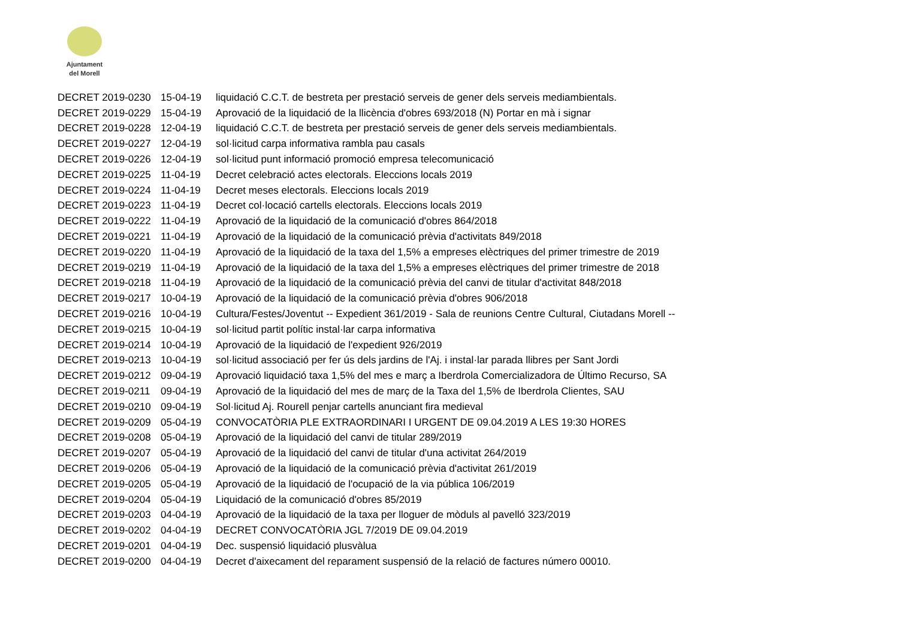Ajuntament
del Morell
| DECRET 2019-0230 | 15-04-19 | liquidació C.C.T. de bestreta per prestació serveis de gener dels serveis mediambientals. |
| DECRET 2019-0229 | 15-04-19 | Aprovació de la liquidació de la llicència d'obres 693/2018 (N) Portar en mà i signar |
| DECRET 2019-0228 | 12-04-19 | liquidació C.C.T. de bestreta per prestació serveis de gener dels serveis mediambientals. |
| DECRET 2019-0227 | 12-04-19 | sol·licitud carpa informativa rambla pau casals |
| DECRET 2019-0226 | 12-04-19 | sol·licitud punt informació promoció empresa telecomunicació |
| DECRET 2019-0225 | 11-04-19 | Decret celebració actes electorals. Eleccions locals 2019 |
| DECRET 2019-0224 | 11-04-19 | Decret meses electorals. Eleccions locals 2019 |
| DECRET 2019-0223 | 11-04-19 | Decret col·locació cartells electorals. Eleccions locals 2019 |
| DECRET 2019-0222 | 11-04-19 | Aprovació de la liquidació de la comunicació d'obres 864/2018 |
| DECRET 2019-0221 | 11-04-19 | Aprovació de la liquidació de la comunicació prèvia d'activitats 849/2018 |
| DECRET 2019-0220 | 11-04-19 | Aprovació de la liquidació de la taxa del 1,5% a empreses elèctriques del primer trimestre de 2019 |
| DECRET 2019-0219 | 11-04-19 | Aprovació de la liquidació de la taxa del 1,5% a empreses elèctriques del primer trimestre de 2018 |
| DECRET 2019-0218 | 11-04-19 | Aprovació de la liquidació de la comunicació prèvia del canvi de titular d'activitat 848/2018 |
| DECRET 2019-0217 | 10-04-19 | Aprovació de la liquidació de la comunicació prèvia d'obres 906/2018 |
| DECRET 2019-0216 | 10-04-19 | Cultura/Festes/Joventut -- Expedient 361/2019 - Sala de reunions Centre Cultural, Ciutadans Morell -- |
| DECRET 2019-0215 | 10-04-19 | sol·licitud partit polític instal·lar carpa informativa |
| DECRET 2019-0214 | 10-04-19 | Aprovació de la liquidació de l'expedient 926/2019 |
| DECRET 2019-0213 | 10-04-19 | sol·licitud associació per fer ús dels jardins de l'Aj. i instal·lar parada llibres per Sant Jordi |
| DECRET 2019-0212 | 09-04-19 | Aprovació liquidació taxa 1,5% del mes e març a Iberdrola Comercializadora de Último Recurso, SA |
| DECRET 2019-0211 | 09-04-19 | Aprovació de la liquidació del mes de març de la Taxa del 1,5% de Iberdrola Clientes, SAU |
| DECRET 2019-0210 | 09-04-19 | Sol·licitud Aj. Rourell penjar cartells anunciant fira medieval |
| DECRET 2019-0209 | 05-04-19 | CONVOCATÒRIA PLE EXTRAORDINARI I URGENT DE 09.04.2019 A LES 19:30 HORES |
| DECRET 2019-0208 | 05-04-19 | Aprovació de la liquidació del canvi de titular 289/2019 |
| DECRET 2019-0207 | 05-04-19 | Aprovació de la liquidació del canvi de titular d'una activitat 264/2019 |
| DECRET 2019-0206 | 05-04-19 | Aprovació de la liquidació de la comunicació prèvia d'activitat 261/2019 |
| DECRET 2019-0205 | 05-04-19 | Aprovació de la liquidació de l'ocupació de la via pública 106/2019 |
| DECRET 2019-0204 | 05-04-19 | Liquidació de la comunicació d'obres 85/2019 |
| DECRET 2019-0203 | 04-04-19 | Aprovació de la liquidació de la taxa per lloguer de mòduls al pavelló 323/2019 |
| DECRET 2019-0202 | 04-04-19 | DECRET CONVOCATÒRIA JGL 7/2019 DE 09.04.2019 |
| DECRET 2019-0201 | 04-04-19 | Dec. suspensió liquidació plusvàlua |
| DECRET 2019-0200 | 04-04-19 | Decret d'aixecament del reparament suspensió de la relació de factures número 00010. |